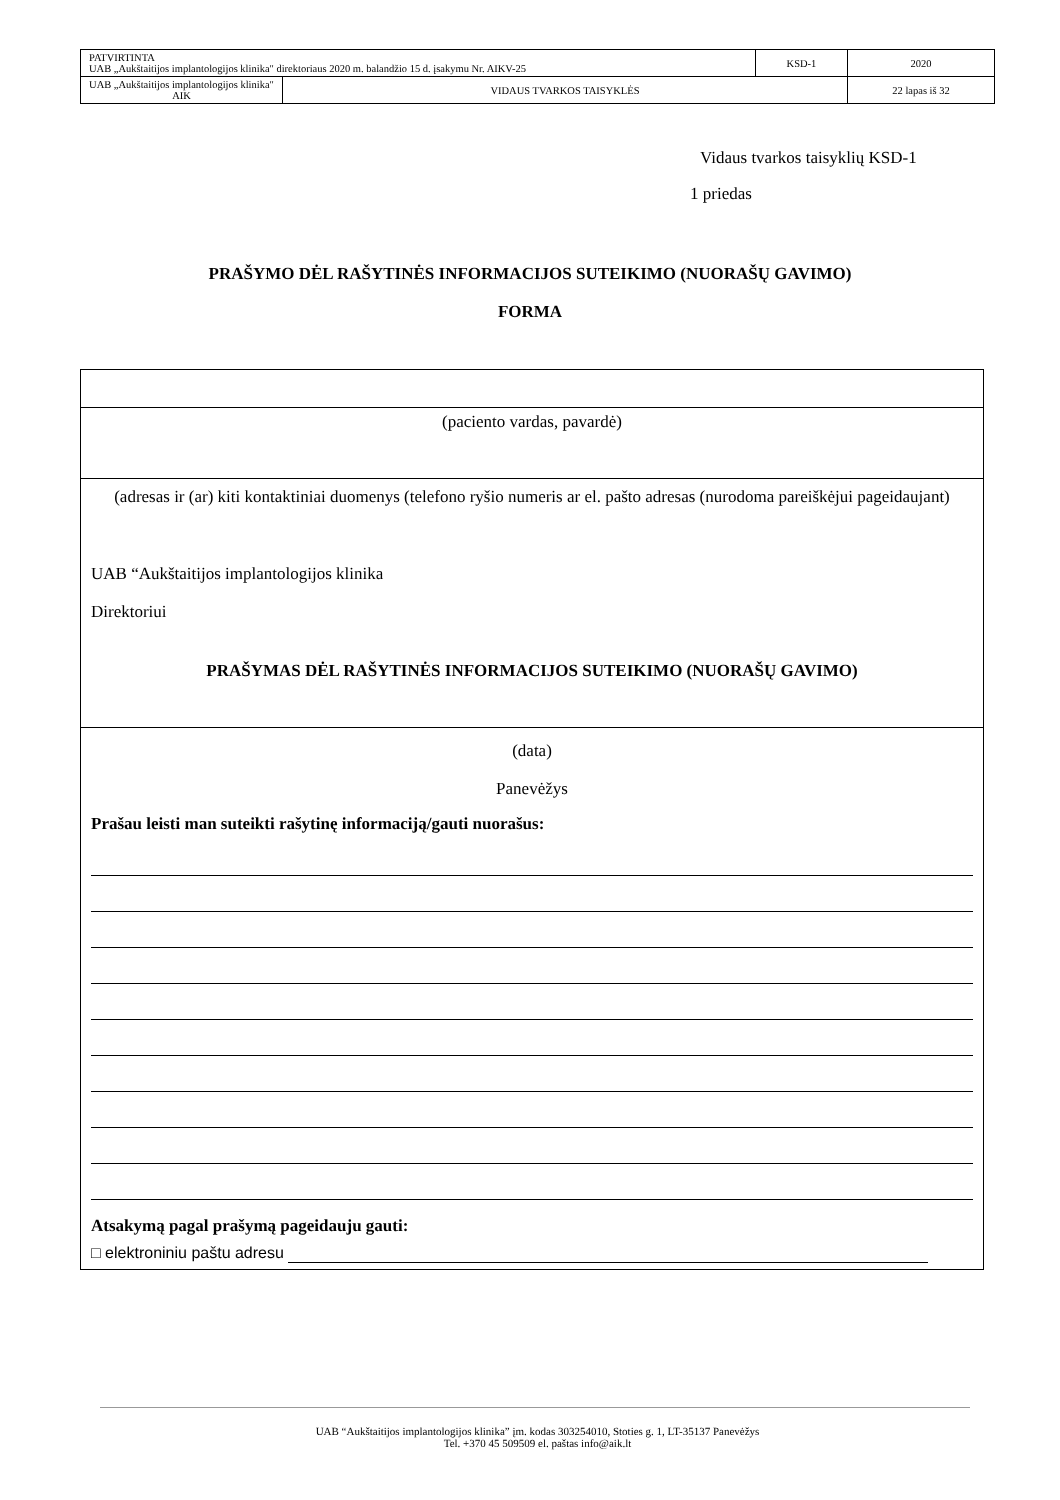| PATVIRTINTA UAB „Aukštaitijos implantologijos klinika" direktoriaus 2020 m. balandžio 15 d. įsakymu Nr. AIKV-25 | | KSD-1 | 2020 |
| UAB „Aukštaitijos implantologijos klinika" AIK | VIDAUS TVARKOS TAISYKLĖS | | 22 lapas iš 32 |
Vidaus tvarkos taisyklių KSD-1
1 priedas
PRAŠYMO DĖL RAŠYTINĖS INFORMACIJOS SUTEIKIMO (NUORAŠŲ GAVIMO)
FORMA
(paciento vardas, pavardė)
(adresas ir (ar) kiti kontaktiniai duomenys (telefono ryšio numeris ar el. pašto adresas (nurodoma pareiškėjui pageidaujant)
UAB “Aukštaitijos implantologijos klinika
Direktoriui
PRAŠYMAS DĖL RAŠYTINĖS INFORMACIJOS SUTEIKIMO (NUORAŠŲ GAVIMO)
(data)
Panevėžys
Prašau leisti man suteikti rašytinę informaciją/gauti nuorašus:
Atsakymą pagal prašymą pageidauju gauti:
□ elektroniniu paštu adresu
UAB “Aukštaitijos implantologijos klinika” įm. kodas 303254010, Stoties g. 1, LT-35137 Panevėžys
Tel. +370 45 509509 el. paštas info@aik.lt